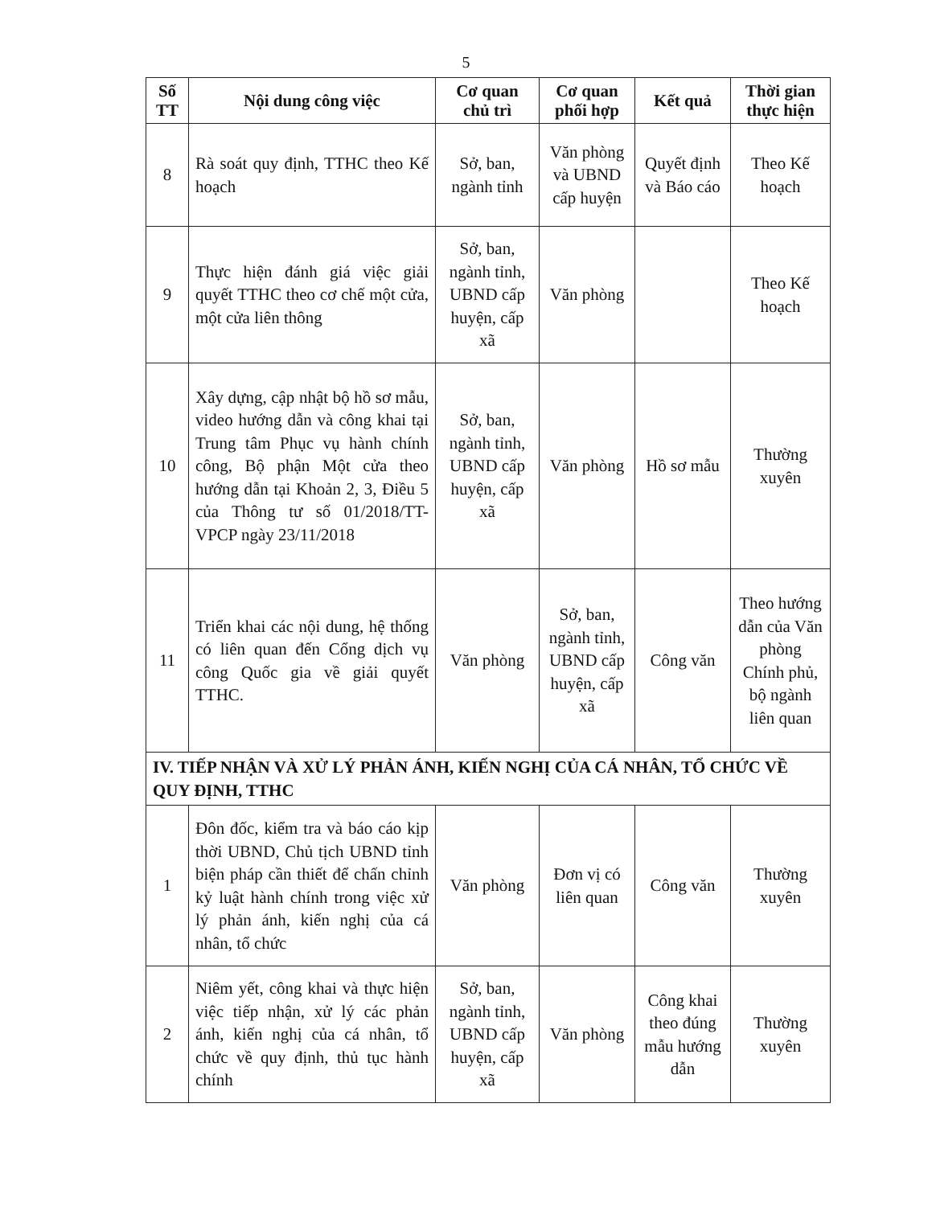5
| Số TT | Nội dung công việc | Cơ quan chủ trì | Cơ quan phối hợp | Kết quả | Thời gian thực hiện |
| --- | --- | --- | --- | --- | --- |
| 8 | Rà soát quy định, TTHC theo Kế hoạch | Sở, ban, ngành tỉnh | Văn phòng và UBND cấp huyện | Quyết định và Báo cáo | Theo Kế hoạch |
| 9 | Thực hiện đánh giá việc giải quyết TTHC theo cơ chế một cửa, một cửa liên thông | Sở, ban, ngành tỉnh, UBND cấp huyện, cấp xã | Văn phòng | | Theo Kế hoạch |
| 10 | Xây dựng, cập nhật bộ hồ sơ mẫu, video hướng dẫn và công khai tại Trung tâm Phục vụ hành chính công, Bộ phận Một cửa theo hướng dẫn tại Khoản 2, 3, Điều 5 của Thông tư số 01/2018/TT-VPCP ngày 23/11/2018 | Sở, ban, ngành tỉnh, UBND cấp huyện, cấp xã | Văn phòng | Hồ sơ mẫu | Thường xuyên |
| 11 | Triển khai các nội dung, hệ thống có liên quan đến Cổng dịch vụ công Quốc gia về giải quyết TTHC. | Văn phòng | Sở, ban, ngành tỉnh, UBND cấp huyện, cấp xã | Công văn | Theo hướng dẫn của Văn phòng Chính phủ, bộ ngành liên quan |
| IV. TIẾP NHẬN VÀ XỬ LÝ PHẢN ÁNH, KIẾN NGHỊ CỦA CÁ NHÂN, TỔ CHỨC VỀ QUY ĐỊNH, TTHC | | | | | |
| 1 | Đôn đốc, kiểm tra và báo cáo kịp thời UBND, Chủ tịch UBND tỉnh biện pháp cần thiết để chấn chỉnh kỷ luật hành chính trong việc xử lý phản ánh, kiến nghị của cá nhân, tổ chức | Văn phòng | Đơn vị có liên quan | Công văn | Thường xuyên |
| 2 | Niêm yết, công khai và thực hiện việc tiếp nhận, xử lý các phản ánh, kiến nghị của cá nhân, tổ chức về quy định, thủ tục hành chính | Sở, ban, ngành tỉnh, UBND cấp huyện, cấp xã | Văn phòng | Công khai theo đúng mẫu hướng dẫn | Thường xuyên |